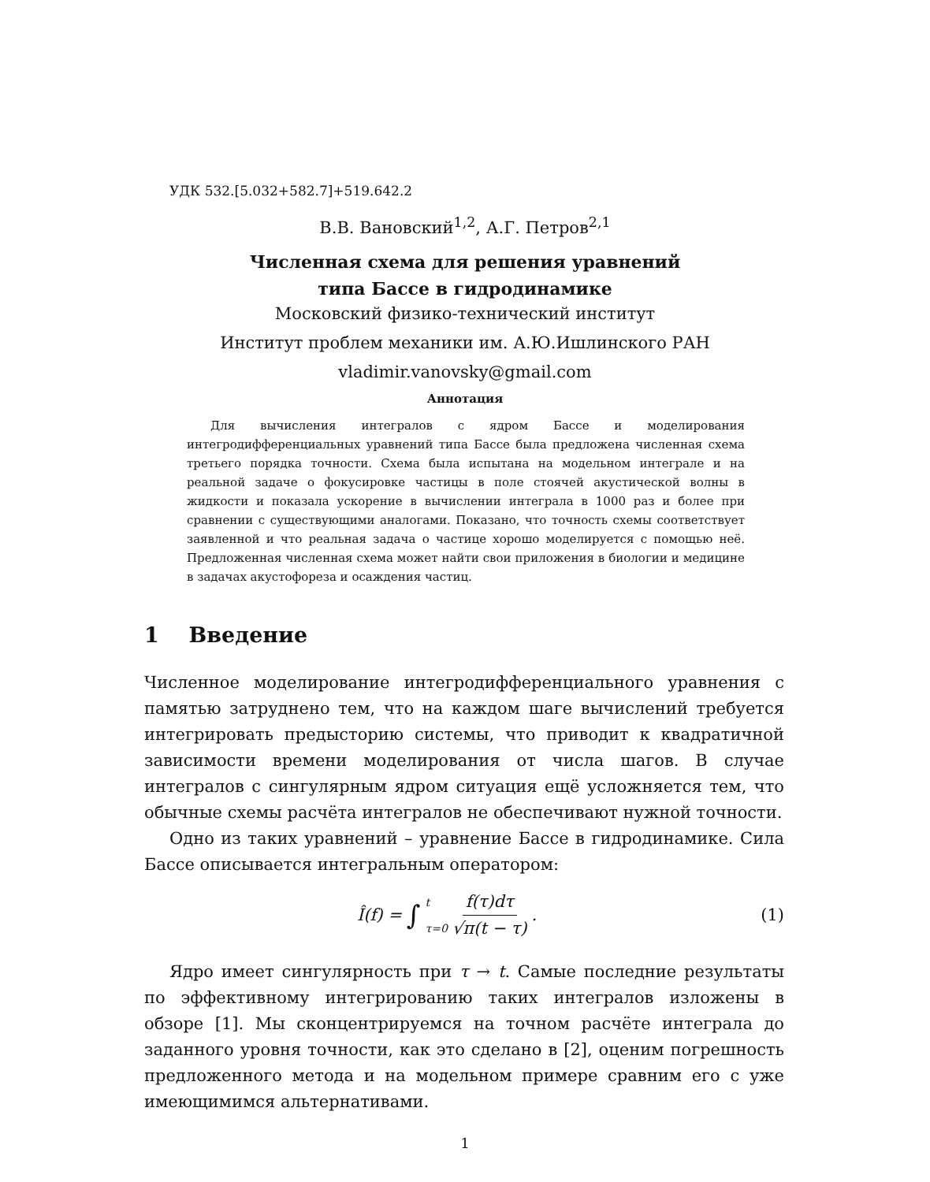УДК 532.[5.032+582.7]+519.642.2
В.В. Вановский<sup>1,2</sup>, А.Г. Петров<sup>2,1</sup>
Численная схема для решения уравнений
типа Бассе в гидродинамике
Московский физико-технический институт
Институт проблем механики им. А.Ю.Ишлинского РАН
vladimir.vanovsky@gmail.com
Аннотация
Для вычисления интегралов с ядром Бассе и моделирования интегродифференциальных уравнений типа Бассе была предложена численная схема третьего порядка точности. Схема была испытана на модельном интеграле и на реальной задаче о фокусировке частицы в поле стоячей акустической волны в жидкости и показала ускорение в вычислении интеграла в 1000 раз и более при сравнении с существующими аналогами. Показано, что точность схемы соответствует заявленной и что реальная задача о частице хорошо моделируется с помощью неё. Предложенная численная схема может найти свои приложения в биологии и медицине в задачах акустофореза и осаждения частиц.
1 Введение
Численное моделирование интегродифференциального уравнения с памятью затруднено тем, что на каждом шаге вычислений требуется интегрировать предысторию системы, что приводит к квадратичной зависимости времени моделирования от числа шагов. В случае интегралов с сингулярным ядром ситуация ещё усложняется тем, что обычные схемы расчёта интегралов не обеспечивают нужной точности.
Одно из таких уравнений – уравнение Бассе в гидродинамике. Сила Бассе описывается интегральным оператором:
Î(f) = ∫ t τ=0 f(τ)dτ √π(t − τ) .
(1)
Ядро имеет сингулярность при τ → t. Самые последние результаты по эффективному интегрированию таких интегралов изложены в обзоре [1]. Мы сконцентрируемся на точном расчёте интеграла до заданного уровня точности, как это сделано в [2], оценим погрешность предложенного метода и на модельном примере сравним его с уже имеющимимся альтернативами.
1